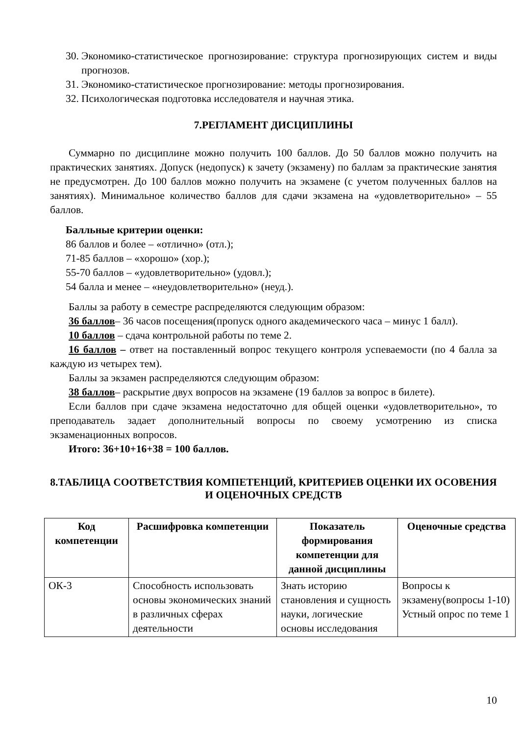30. Экономико-статистическое прогнозирование: структура прогнозирующих систем и виды прогнозов.
31. Экономико-статистическое прогнозирование: методы прогнозирования.
32. Психологическая подготовка исследователя и научная этика.
7.РЕГЛАМЕНТ ДИСЦИПЛИНЫ
Суммарно по дисциплине можно получить 100 баллов. До 50 баллов можно получить на практических занятиях. Допуск (недопуск) к зачету (экзамену) по баллам за практические занятия не предусмотрен. До 100 баллов можно получить на экзамене (с учетом полученных баллов на занятиях). Минимальное количество баллов для сдачи экзамена на «удовлетворительно» – 55 баллов.
Балльные критерии оценки:
86 баллов и более – «отлично» (отл.);
71-85 баллов – «хорошо» (хор.);
55-70 баллов – «удовлетворительно» (удовл.);
54 балла и менее – «неудовлетворительно» (неуд.).
Баллы за работу в семестре распределяются следующим образом:
36 баллов– 36 часов посещения(пропуск одного академического часа – минус 1 балл).
10 баллов – сдача контрольной работы по теме 2.
16 баллов – ответ на поставленный вопрос текущего контроля успеваемости (по 4 балла за каждую из четырех тем).
Баллы за экзамен распределяются следующим образом:
38 баллов– раскрытие двух вопросов на экзамене (19 баллов за вопрос в билете).
Если баллов при сдаче экзамена недостаточно для общей оценки «удовлетворительно», то преподаватель задает дополнительный вопросы по своему усмотрению из списка экзаменационных вопросов.
Итого: 36+10+16+38 = 100 баллов.
8.ТАБЛИЦА СООТВЕТСТВИЯ КОМПЕТЕНЦИЙ, КРИТЕРИЕВ ОЦЕНКИ ИХ ОСОВЕНИЯ И ОЦЕНОЧНЫХ СРЕДСТВ
| Код компетенции | Расшифровка компетенции | Показатель формирования компетенции для данной дисциплины | Оценочные средства |
| --- | --- | --- | --- |
| ОК-3 | Способность использовать основы экономических знаний в различных сферах деятельности | Знать историю становления и сущность науки, логические основы исследования | Вопросы к экзамену(вопросы 1-10) Устный опрос по теме 1 |
10